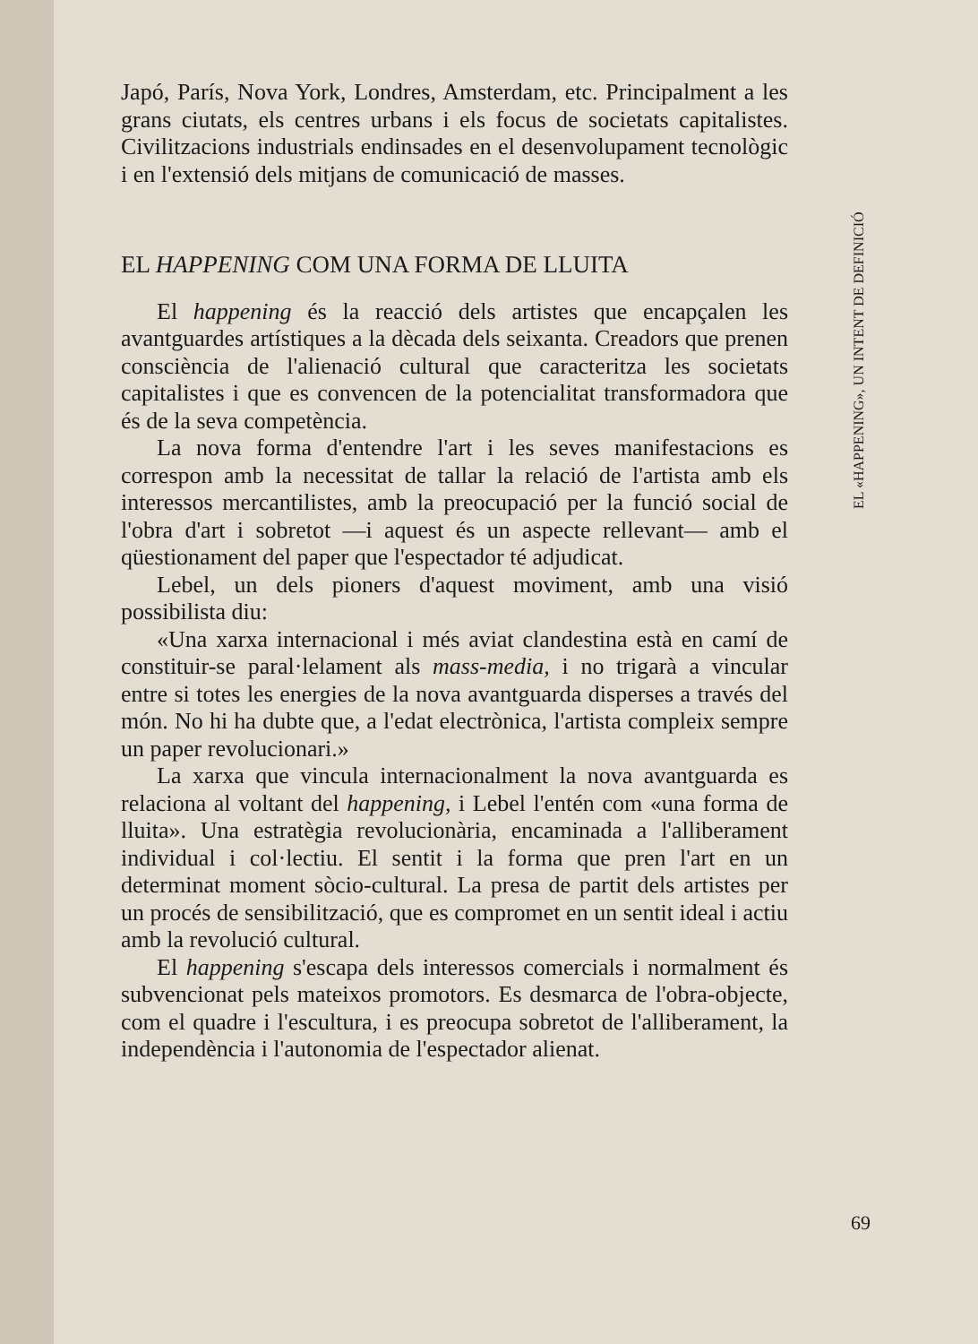Japó, París, Nova York, Londres, Amsterdam, etc. Principalment a les grans ciutats, els centres urbans i els focus de societats capitalistes. Civilitzacions industrials endinsades en el desenvolupament tecnològic i en l'extensió dels mitjans de comunicació de masses.
EL HAPPENING COM UNA FORMA DE LLUITA
El happening és la reacció dels artistes que encapçalen les avantguardes artístiques a la dècada dels seixanta. Creadors que prenen consciència de l'alienació cultural que caracteritza les societats capitalistes i que es convencen de la potencialitat transformadora que és de la seva competència.
La nova forma d'entendre l'art i les seves manifestacions es correspon amb la necessitat de tallar la relació de l'artista amb els interessos mercantilistes, amb la preocupació per la funció social de l'obra d'art i sobretot —i aquest és un aspecte rellevant— amb el qüestionament del paper que l'espectador té adjudicat.
Lebel, un dels pioners d'aquest moviment, amb una visió possibilista diu:
«Una xarxa internacional i més aviat clandestina està en camí de constituir-se paral·lelament als mass-media, i no trigarà a vincular entre si totes les energies de la nova avantguarda disperses a través del món. No hi ha dubte que, a l'edat electrònica, l'artista compleix sempre un paper revolucionari.»
La xarxa que vincula internacionalment la nova avantguarda es relaciona al voltant del happening, i Lebel l'entén com «una forma de lluita». Una estratègia revolucionària, encaminada a l'alliberament individual i col·lectiu. El sentit i la forma que pren l'art en un determinat moment sòcio-cultural. La presa de partit dels artistes per un procés de sensibilització, que es compromet en un sentit ideal i actiu amb la revolució cultural.
El happening s'escapa dels interessos comercials i normalment és subvencionat pels mateixos promotors. Es desmarca de l'obra-objecte, com el quadre i l'escultura, i es preocupa sobretot de l'alliberament, la independència i l'autonomia de l'espectador alienat.
EL «HAPPENING», UN INTENT DE DEFINICIÓ
69